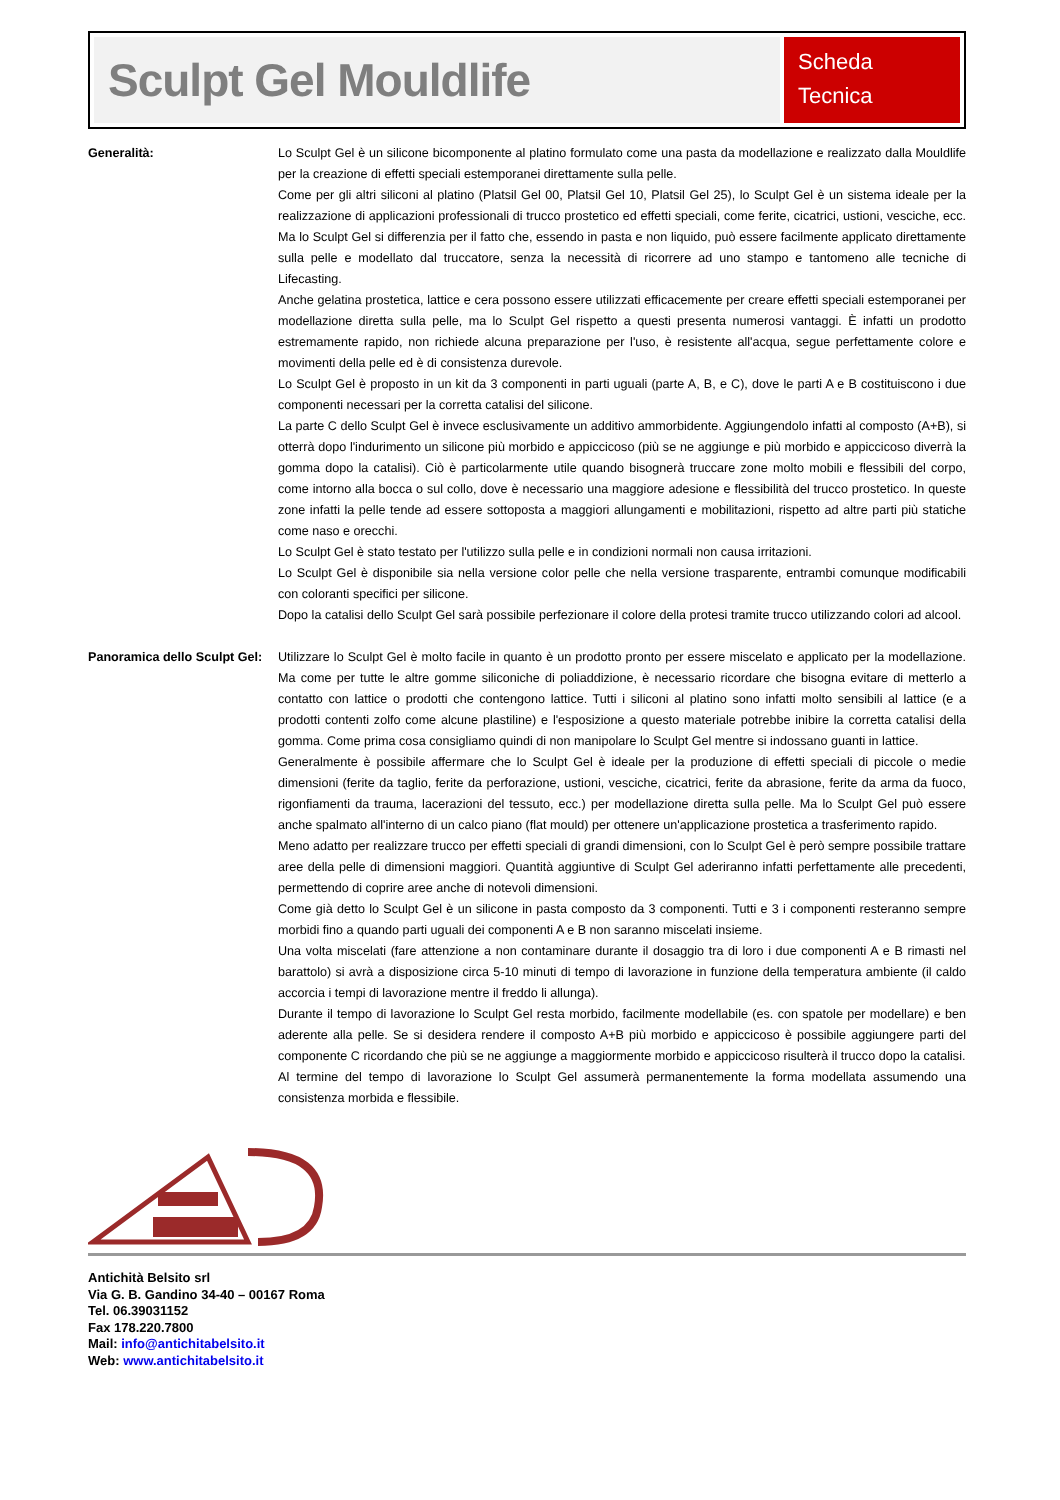Sculpt Gel Mouldlife
Scheda
Tecnica
Generalità: Lo Sculpt Gel è un silicone bicomponente al platino formulato come una pasta da modellazione e realizzato dalla Mouldlife per la creazione di effetti speciali estemporanei direttamente sulla pelle.
Come per gli altri siliconi al platino (Platsil Gel 00, Platsil Gel 10, Platsil Gel 25), lo Sculpt Gel è un sistema ideale per la realizzazione di applicazioni professionali di trucco prostetico ed effetti speciali, come ferite, cicatrici, ustioni, vesciche, ecc. Ma lo Sculpt Gel si differenzia per il fatto che, essendo in pasta e non liquido, può essere facilmente applicato direttamente sulla pelle e modellato dal truccatore, senza la necessità di ricorrere ad uno stampo e tantomeno alle tecniche di Lifecasting.
Anche gelatina prostetica, lattice e cera possono essere utilizzati efficacemente per creare effetti speciali estemporanei per modellazione diretta sulla pelle, ma lo Sculpt Gel rispetto a questi presenta numerosi vantaggi. È infatti un prodotto estremamente rapido, non richiede alcuna preparazione per l'uso, è resistente all'acqua, segue perfettamente colore e movimenti della pelle ed è di consistenza durevole.
Lo Sculpt Gel è proposto in un kit da 3 componenti in parti uguali (parte A, B, e C), dove le parti A e B costituiscono i due componenti necessari per la corretta catalisi del silicone.
La parte C dello Sculpt Gel è invece esclusivamente un additivo ammorbidente. Aggiungendolo infatti al composto (A+B), si otterrà dopo l'indurimento un silicone più morbido e appiccicoso (più se ne aggiunge e più morbido e appiccicoso diverrà la gomma dopo la catalisi). Ciò è particolarmente utile quando bisognerà truccare zone molto mobili e flessibili del corpo, come intorno alla bocca o sul collo, dove è necessario una maggiore adesione e flessibilità del trucco prostetico. In queste zone infatti la pelle tende ad essere sottoposta a maggiori allungamenti e mobilitazioni, rispetto ad altre parti più statiche come naso e orecchi.
Lo Sculpt Gel è stato testato per l'utilizzo sulla pelle e in condizioni normali non causa irritazioni.
Lo Sculpt Gel è disponibile sia nella versione color pelle che nella versione trasparente, entrambi comunque modificabili con coloranti specifici per silicone.
Dopo la catalisi dello Sculpt Gel sarà possibile perfezionare il colore della protesi tramite trucco utilizzando colori ad alcool.
Panoramica dello Sculpt Gel:
Utilizzare lo Sculpt Gel è molto facile in quanto è un prodotto pronto per essere miscelato e applicato per la modellazione. Ma come per tutte le altre gomme siliconiche di poliaddizione, è necessario ricordare che bisogna evitare di metterlo a contatto con lattice o prodotti che contengono lattice. Tutti i siliconi al platino sono infatti molto sensibili al lattice (e a prodotti contenti zolfo come alcune plastiline) e l'esposizione a questo materiale potrebbe inibire la corretta catalisi della gomma. Come prima cosa consigliamo quindi di non manipolare lo Sculpt Gel mentre si indossano guanti in lattice.
Generalmente è possibile affermare che lo Sculpt Gel è ideale per la produzione di effetti speciali di piccole o medie dimensioni (ferite da taglio, ferite da perforazione, ustioni, vesciche, cicatrici, ferite da abrasione, ferite da arma da fuoco, rigonfiamenti da trauma, lacerazioni del tessuto, ecc.) per modellazione diretta sulla pelle. Ma lo Sculpt Gel può essere anche spalmato all'interno di un calco piano (flat mould) per ottenere un'applicazione prostetica a trasferimento rapido.
Meno adatto per realizzare trucco per effetti speciali di grandi dimensioni, con lo Sculpt Gel è però sempre possibile trattare aree della pelle di dimensioni maggiori. Quantità aggiuntive di Sculpt Gel aderiranno infatti perfettamente alle precedenti, permettendo di coprire aree anche di notevoli dimensioni.
Come già detto lo Sculpt Gel è un silicone in pasta composto da 3 componenti. Tutti e 3 i componenti resteranno sempre morbidi fino a quando parti uguali dei componenti A e B non saranno miscelati insieme.
Una volta miscelati (fare attenzione a non contaminare durante il dosaggio tra di loro i due componenti A e B rimasti nel barattolo) si avrà a disposizione circa 5-10 minuti di tempo di lavorazione in funzione della temperatura ambiente (il caldo accorcia i tempi di lavorazione mentre il freddo li allunga).
Durante il tempo di lavorazione lo Sculpt Gel resta morbido, facilmente modellabile (es. con spatole per modellare) e ben aderente alla pelle. Se si desidera rendere il composto A+B più morbido e appiccicoso è possibile aggiungere parti del componente C ricordando che più se ne aggiunge a maggiormente morbido e appiccicoso risulterà il trucco dopo la catalisi.
Al termine del tempo di lavorazione lo Sculpt Gel assumerà permanentemente la forma modellata assumendo una consistenza morbida e flessibile.
Antichità Belsito srl
Via G. B. Gandino 34-40 – 00167 Roma
Tel. 06.39031152
Fax 178.220.7800
Mail: info@antichitabelsito.it
Web: www.antichitabelsito.it